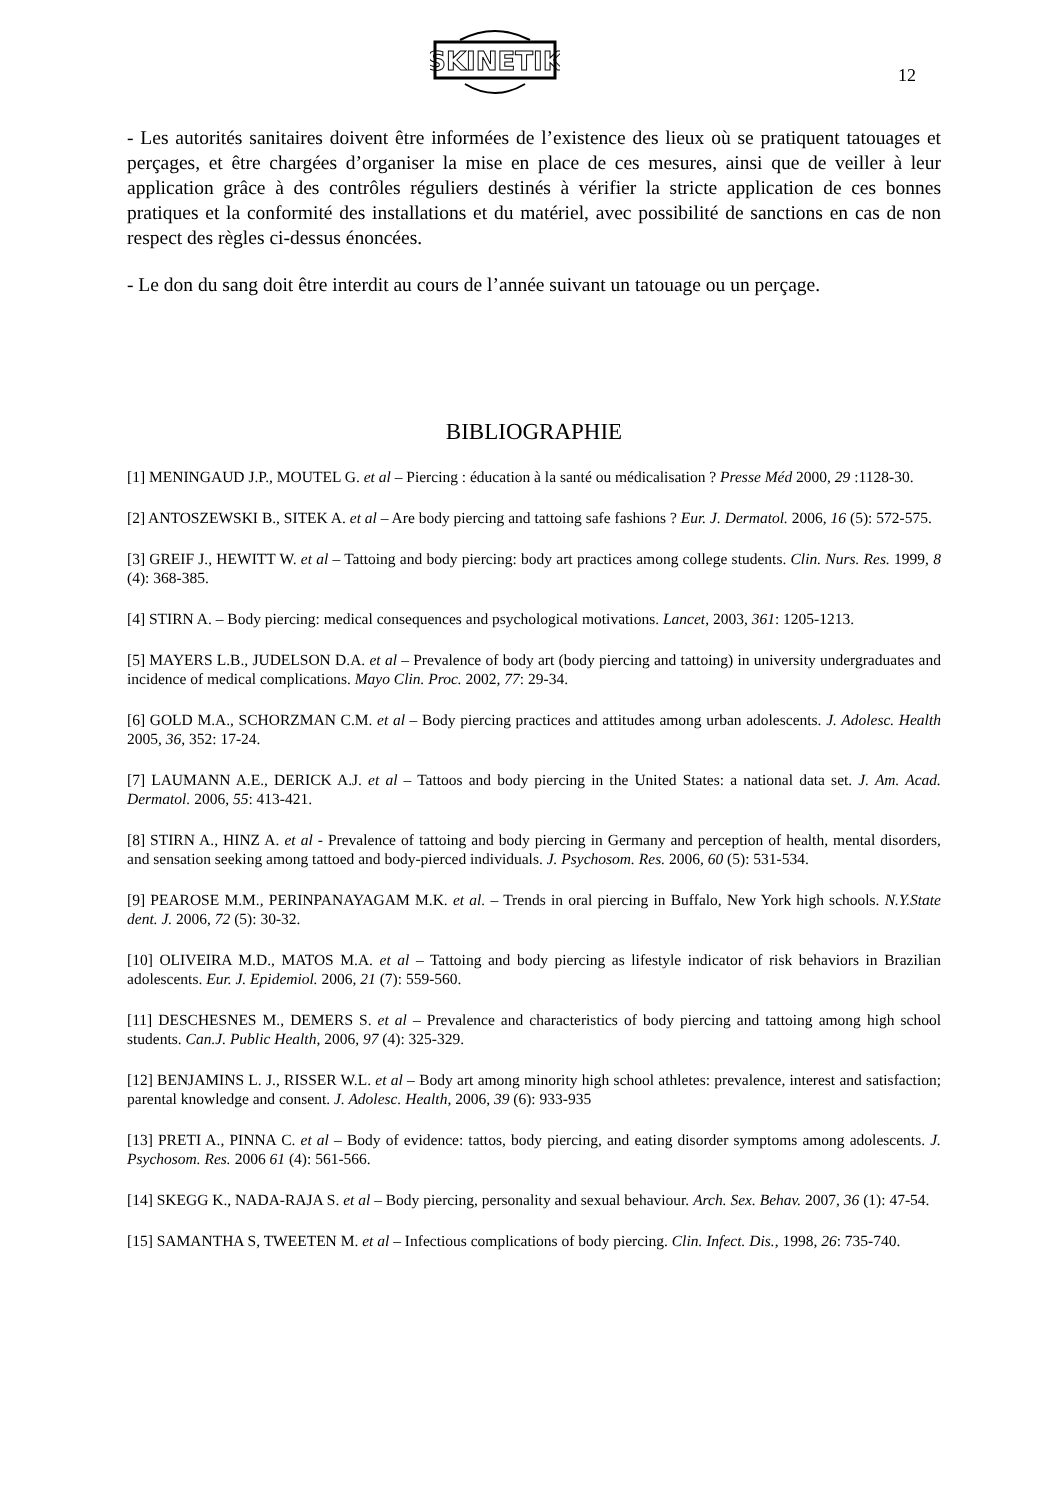SKINETIK
12
- Les autorités sanitaires doivent être informées de l’existence des lieux où se pratiquent tatouages et perçages, et être chargées d’organiser la mise en place de ces mesures, ainsi que de veiller à leur application grâce à des contrôles réguliers destinés à vérifier la stricte application de ces bonnes pratiques et la conformité des installations et du matériel, avec possibilité de sanctions en cas de non respect des règles ci-dessus énoncées.
- Le don du sang doit être interdit au cours de l’année suivant un tatouage ou un perçage.
BIBLIOGRAPHIE
[1] MENINGAUD J.P., MOUTEL G. et al – Piercing : éducation à la santé ou médicalisation ? Presse Méd 2000, 29 :1128-30.
[2] ANTOSZEWSKI B., SITEK A. et al – Are body piercing and tattoing safe fashions ? Eur. J. Dermatol. 2006, 16 (5): 572-575.
[3] GREIF J., HEWITT W. et al – Tattoing and body piercing: body art practices among college students. Clin. Nurs. Res. 1999, 8 (4): 368-385.
[4] STIRN A. – Body piercing: medical consequences and psychological motivations. Lancet, 2003, 361: 1205-1213.
[5] MAYERS L.B., JUDELSON D.A. et al – Prevalence of body art (body piercing and tattoing) in university undergraduates and incidence of medical complications. Mayo Clin. Proc. 2002, 77: 29-34.
[6] GOLD M.A., SCHORZMAN C.M. et al – Body piercing practices and attitudes among urban adolescents. J. Adolesc. Health 2005, 36, 352: 17-24.
[7] LAUMANN A.E., DERICK A.J. et al – Tattoos and body piercing in the United States: a national data set. J. Am. Acad. Dermatol. 2006, 55: 413-421.
[8] STIRN A., HINZ A. et al - Prevalence of tattoing and body piercing in Germany and perception of health, mental disorders, and sensation seeking among tattoed and body-pierced individuals. J. Psychosom. Res. 2006, 60 (5): 531-534.
[9] PEAROSE M.M., PERINPANAYAGAM M.K. et al. – Trends in oral piercing in Buffalo, New York high schools. N.Y.State dent. J. 2006, 72 (5): 30-32.
[10] OLIVEIRA M.D., MATOS M.A. et al – Tattoing and body piercing as lifestyle indicator of risk behaviors in Brazilian adolescents. Eur. J. Epidemiol. 2006, 21 (7): 559-560.
[11] DESCHESNES M., DEMERS S. et al – Prevalence and characteristics of body piercing and tattoing among high school students. Can.J. Public Health, 2006, 97 (4): 325-329.
[12] BENJAMINS L. J., RISSER W.L. et al – Body art among minority high school athletes: prevalence, interest and satisfaction; parental knowledge and consent. J. Adolesc. Health, 2006, 39 (6): 933-935
[13] PRETI A., PINNA C. et al – Body of evidence: tattos, body piercing, and eating disorder symptoms among adolescents. J. Psychosom. Res. 2006 61 (4): 561-566.
[14] SKEGG K., NADA-RAJA S. et al – Body piercing, personality and sexual behaviour. Arch. Sex. Behav. 2007, 36 (1): 47-54.
[15] SAMANTHA S, TWEETEN M. et al – Infectious complications of body piercing. Clin. Infect. Dis., 1998, 26: 735-740.